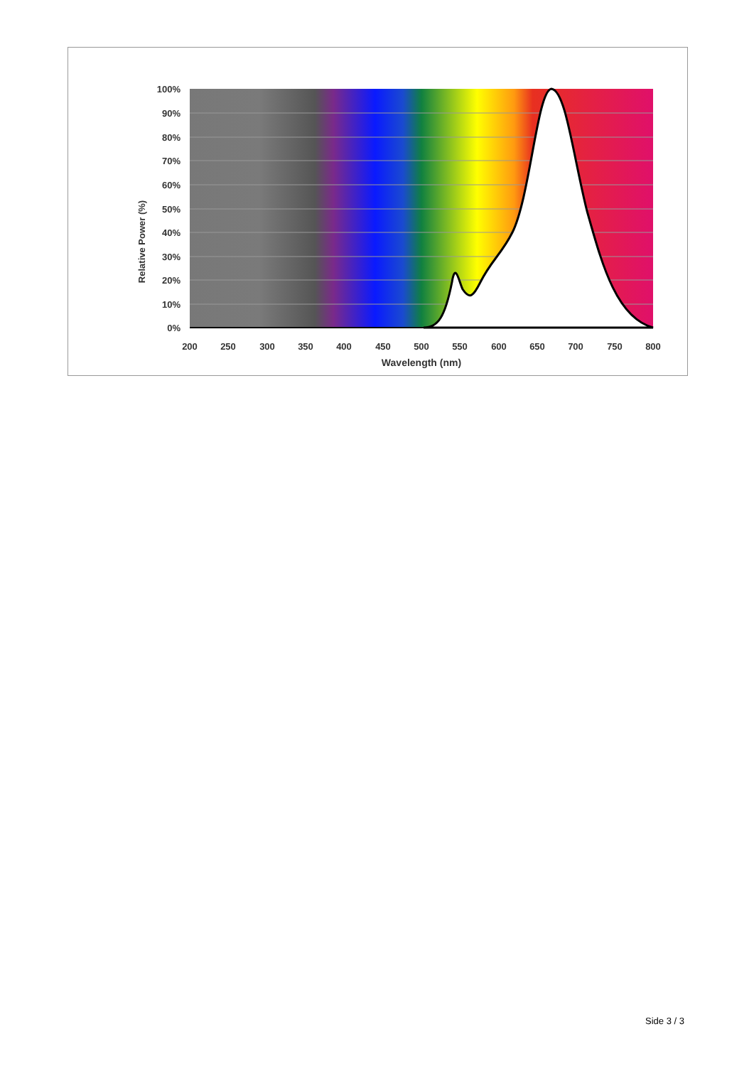100%
90%
80%
70%
60%
50%
40%
30%
20%
10%
0%
200
250
300
350
400
450
500
550
600
650
700
750
800
Wavelength (nm)
Relative Power (%)
Side 3 / 3